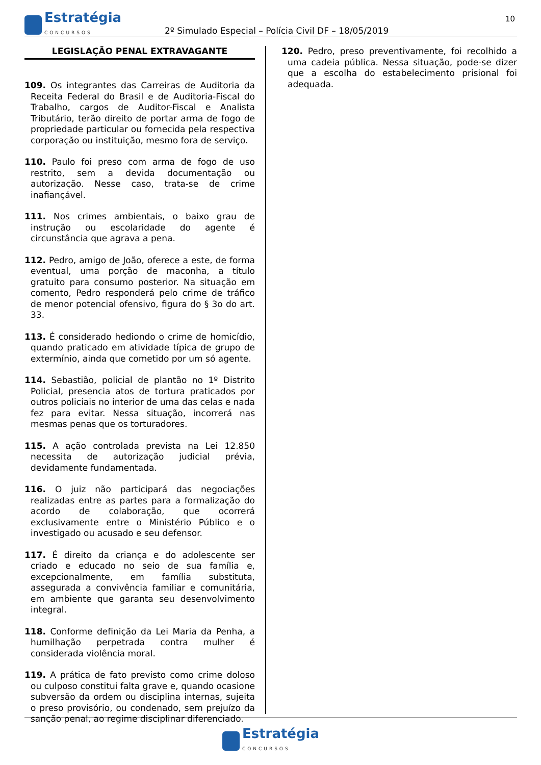Estratégia
CONCURSOS
2º Simulado Especial – Polícia Civil DF – 18/05/2019
10
LEGISLAÇÃO PENAL EXTRAVAGANTE
109. Os integrantes das Carreiras de Auditoria da Receita Federal do Brasil e de Auditoria-Fiscal do Trabalho, cargos de Auditor-Fiscal e Analista Tributário, terão direito de portar arma de fogo de propriedade particular ou fornecida pela respectiva corporação ou instituição, mesmo fora de serviço.
110. Paulo foi preso com arma de fogo de uso restrito, sem a devida documentação ou autorização. Nesse caso, trata-se de crime inafiançável.
111. Nos crimes ambientais, o baixo grau de instrução ou escolaridade do agente é circunstância que agrava a pena.
112. Pedro, amigo de João, oferece a este, de forma eventual, uma porção de maconha, a título gratuito para consumo posterior. Na situação em comento, Pedro responderá pelo crime de tráfico de menor potencial ofensivo, figura do § 3o do art. 33.
113. É considerado hediondo o crime de homicídio, quando praticado em atividade típica de grupo de extermínio, ainda que cometido por um só agente.
114. Sebastião, policial de plantão no 1º Distrito Policial, presencia atos de tortura praticados por outros policiais no interior de uma das celas e nada fez para evitar. Nessa situação, incorrerá nas mesmas penas que os torturadores.
115. A ação controlada prevista na Lei 12.850 necessita de autorização judicial prévia, devidamente fundamentada.
116. O juiz não participará das negociações realizadas entre as partes para a formalização do acordo de colaboração, que ocorrerá exclusivamente entre o Ministério Público e o investigado ou acusado e seu defensor.
117. É direito da criança e do adolescente ser criado e educado no seio de sua família e, excepcionalmente, em família substituta, assegurada a convivência familiar e comunitária, em ambiente que garanta seu desenvolvimento integral.
118. Conforme definição da Lei Maria da Penha, a humilhação perpetrada contra mulher é considerada violência moral.
119. A prática de fato previsto como crime doloso ou culposo constitui falta grave e, quando ocasione subversão da ordem ou disciplina internas, sujeita o preso provisório, ou condenado, sem prejuízo da sanção penal, ao regime disciplinar diferenciado.
120. Pedro, preso preventivamente, foi recolhido a uma cadeia pública. Nessa situação, pode-se dizer que a escolha do estabelecimento prisional foi adequada.
Estratégia
CONCURSOS